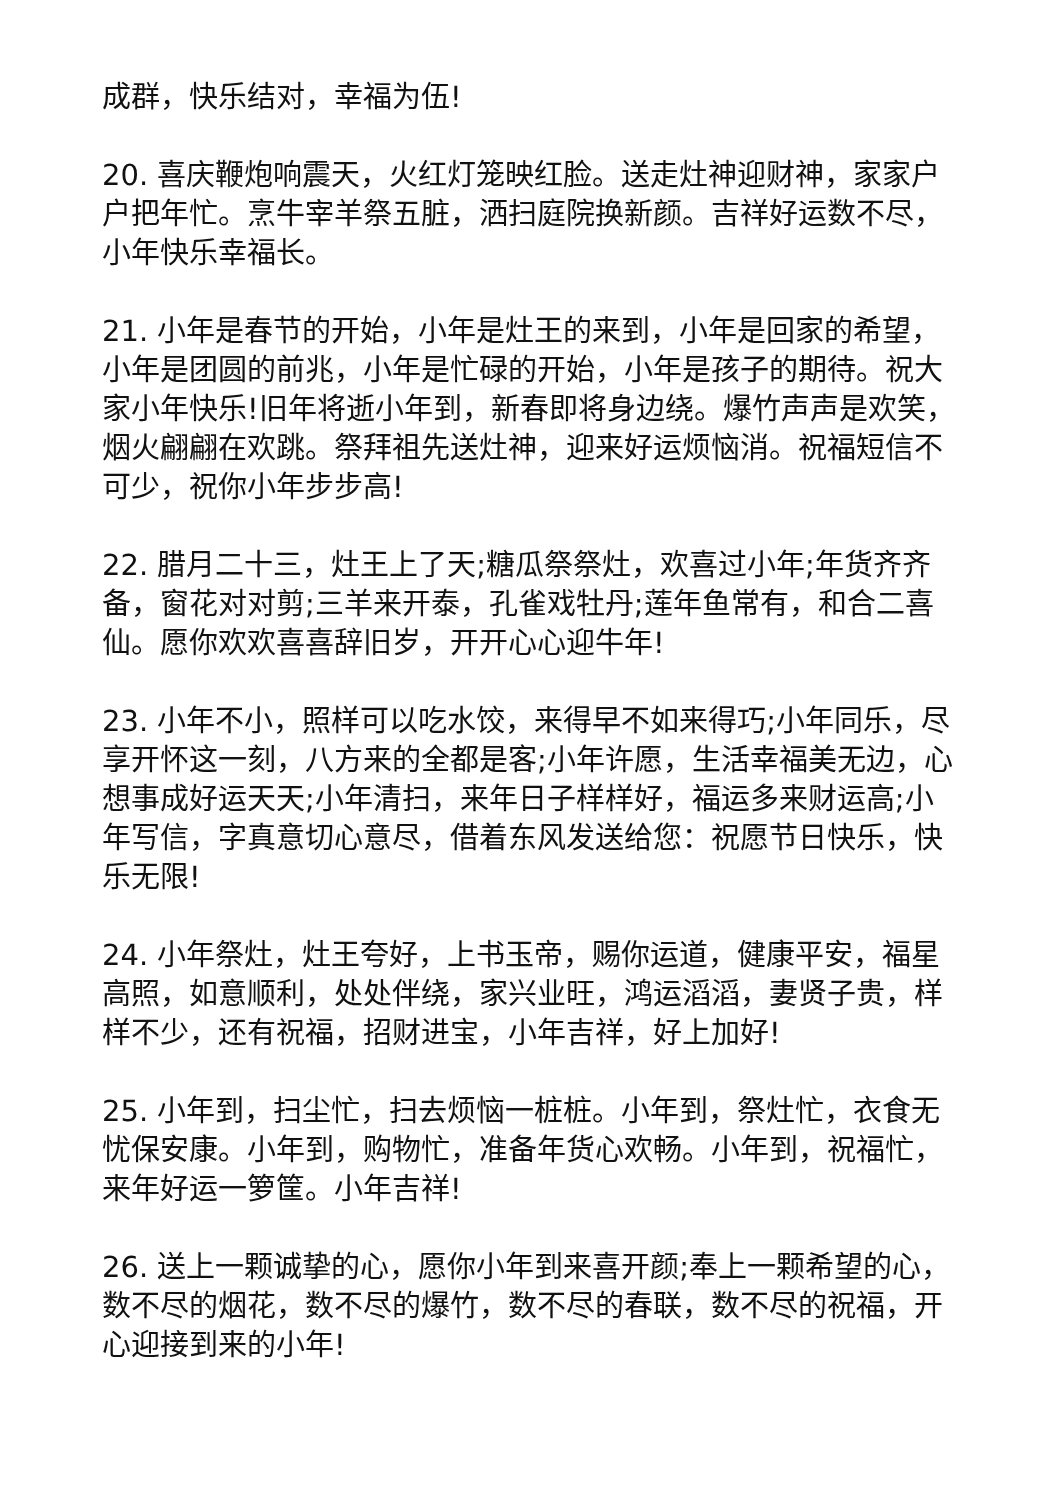成群，快乐结对，幸福为伍!
20. 喜庆鞭炮响震天，火红灯笼映红脸。送走灶神迎财神，家家户户把年忙。烹牛宰羊祭五脏，洒扫庭院换新颜。吉祥好运数不尽，小年快乐幸福长。
21. 小年是春节的开始，小年是灶王的来到，小年是回家的希望，小年是团圆的前兆，小年是忙碌的开始，小年是孩子的期待。祝大家小年快乐!旧年将逝小年到，新春即将身边绕。爆竹声声是欢笑，烟火翩翩在欢跳。祭拜祖先送灶神，迎来好运烦恼消。祝福短信不可少，祝你小年步步高!
22. 腊月二十三，灶王上了天;糖瓜祭祭灶，欢喜过小年;年货齐齐备，窗花对对剪;三羊来开泰，孔雀戏牡丹;莲年鱼常有，和合二喜仙。愿你欢欢喜喜辞旧岁，开开心心迎牛年!
23. 小年不小，照样可以吃水饺，来得早不如来得巧;小年同乐，尽享开怀这一刻，八方来的全都是客;小年许愿，生活幸福美无边，心想事成好运天天;小年清扫，来年日子样样好，福运多来财运高;小年写信，字真意切心意尽，借着东风发送给您：祝愿节日快乐，快乐无限!
24. 小年祭灶，灶王夸好，上书玉帝，赐你运道，健康平安，福星高照，如意顺利，处处伴绕，家兴业旺，鸿运滔滔，妻贤子贵，样样不少，还有祝福，招财进宝，小年吉祥，好上加好!
25. 小年到，扫尘忙，扫去烦恼一桩桩。小年到，祭灶忙，衣食无忧保安康。小年到，购物忙，准备年货心欢畅。小年到，祝福忙，来年好运一箩筐。小年吉祥!
26. 送上一颗诚挚的心，愿你小年到来喜开颜;奉上一颗希望的心，数不尽的烟花，数不尽的爆竹，数不尽的春联，数不尽的祝福，开心迎接到来的小年!